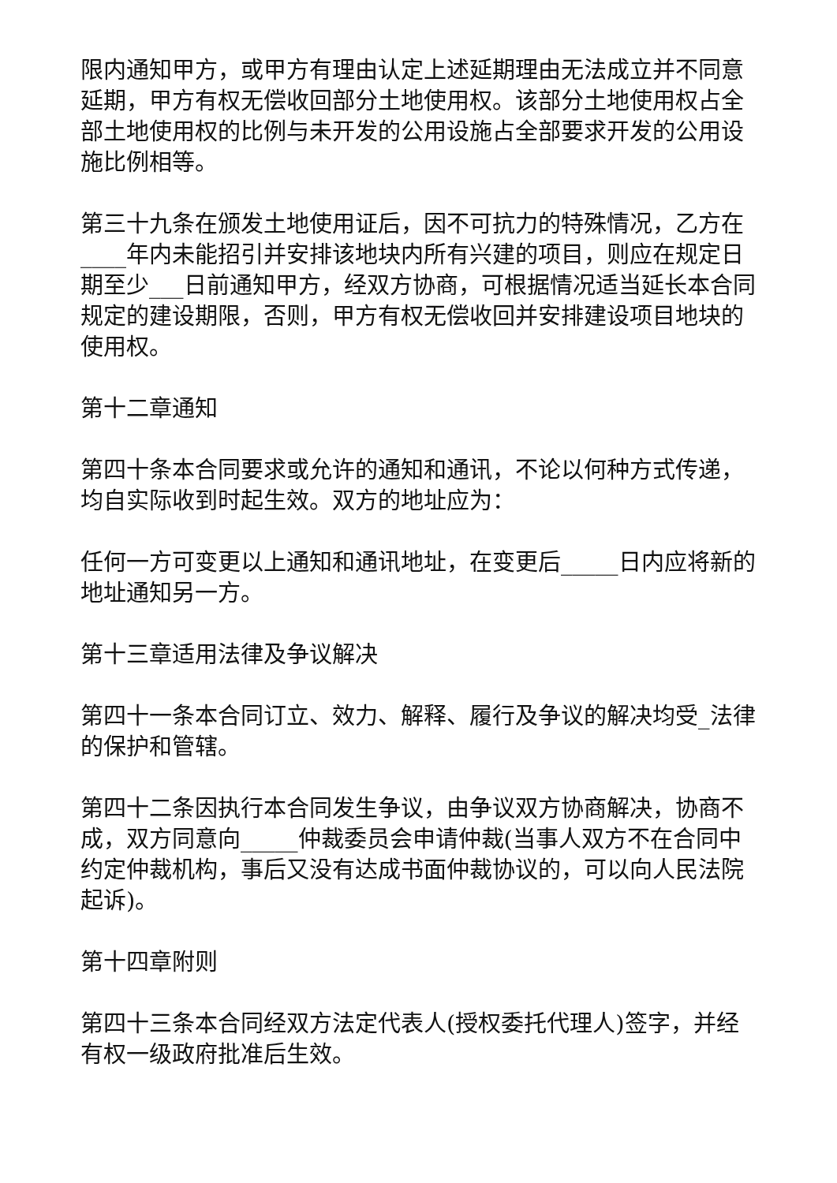限内通知甲方，或甲方有理由认定上述延期理由无法成立并不同意延期，甲方有权无偿收回部分土地使用权。该部分土地使用权占全部土地使用权的比例与未开发的公用设施占全部要求开发的公用设施比例相等。
第三十九条在颁发土地使用证后，因不可抗力的特殊情况，乙方在____年内未能招引并安排该地块内所有兴建的项目，则应在规定日期至少___日前通知甲方，经双方协商，可根据情况适当延长本合同规定的建设期限，否则，甲方有权无偿收回并安排建设项目地块的使用权。
第十二章通知
第四十条本合同要求或允许的通知和通讯，不论以何种方式传递，均自实际收到时起生效。双方的地址应为：
任何一方可变更以上通知和通讯地址，在变更后_____日内应将新的地址通知另一方。
第十三章适用法律及争议解决
第四十一条本合同订立、效力、解释、履行及争议的解决均受_法律的保护和管辖。
第四十二条因执行本合同发生争议，由争议双方协商解决，协商不成，双方同意向_____仲裁委员会申请仲裁(当事人双方不在合同中约定仲裁机构，事后又没有达成书面仲裁协议的，可以向人民法院起诉)。
第十四章附则
第四十三条本合同经双方法定代表人(授权委托代理人)签字，并经有权一级政府批准后生效。